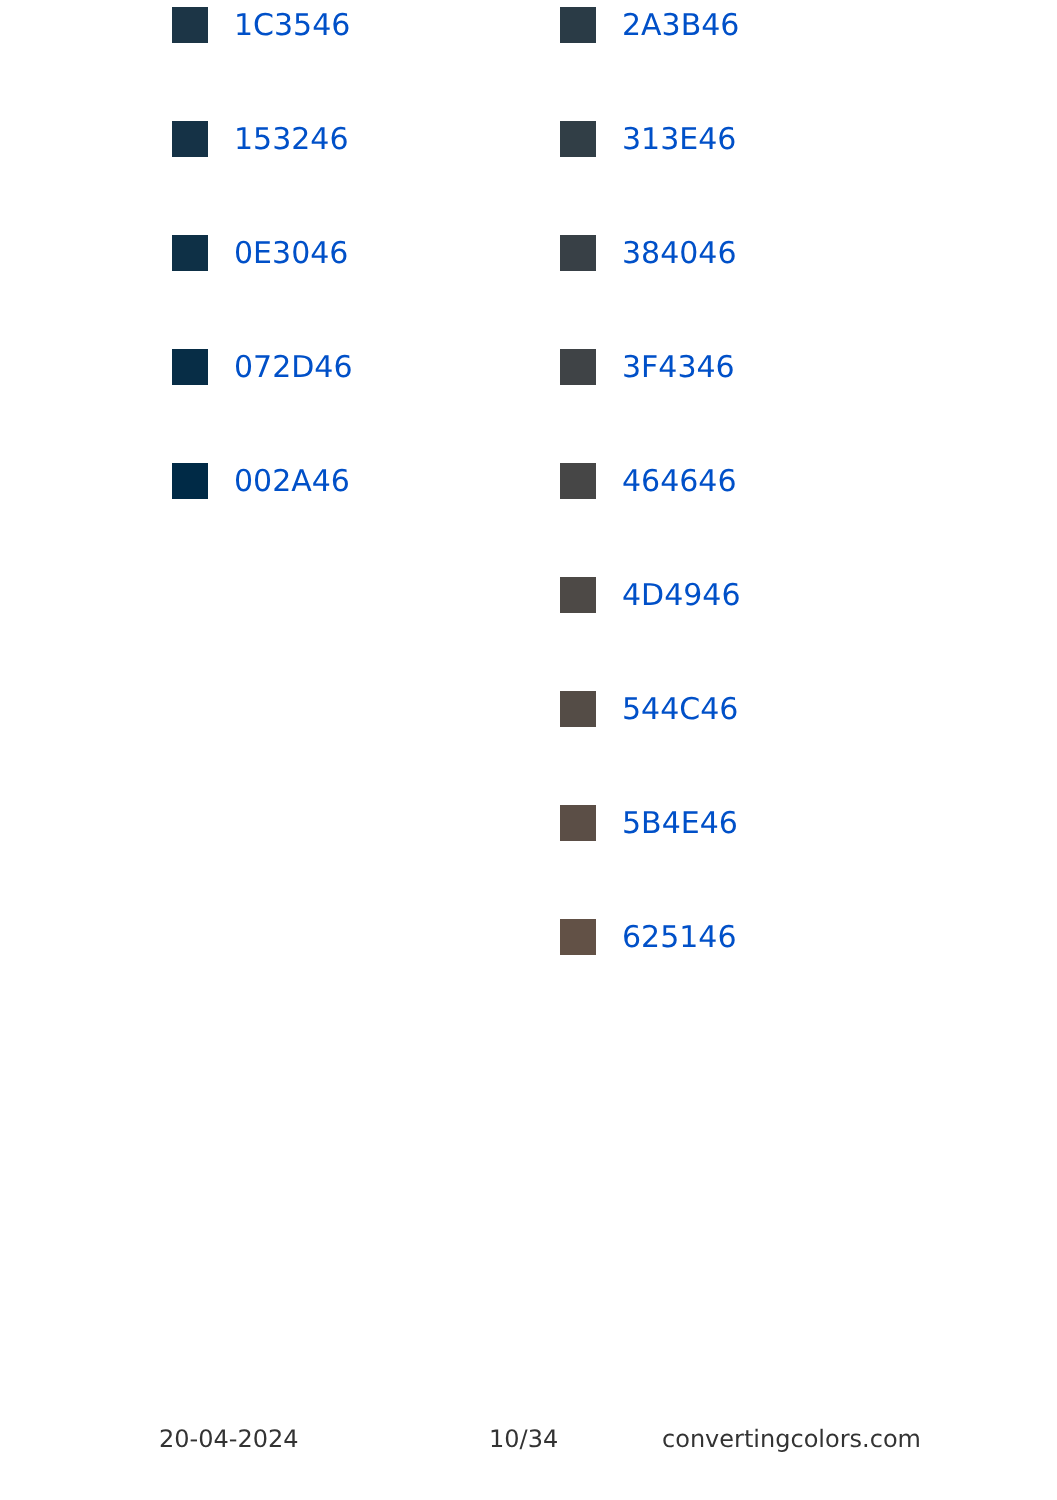1C3546
153246
0E3046
072D46
002A46
2A3B46
313E46
384046
3F4346
464646
4D4946
544C46
5B4E46
625146
20-04-2024 10/34 convertingcolors.com